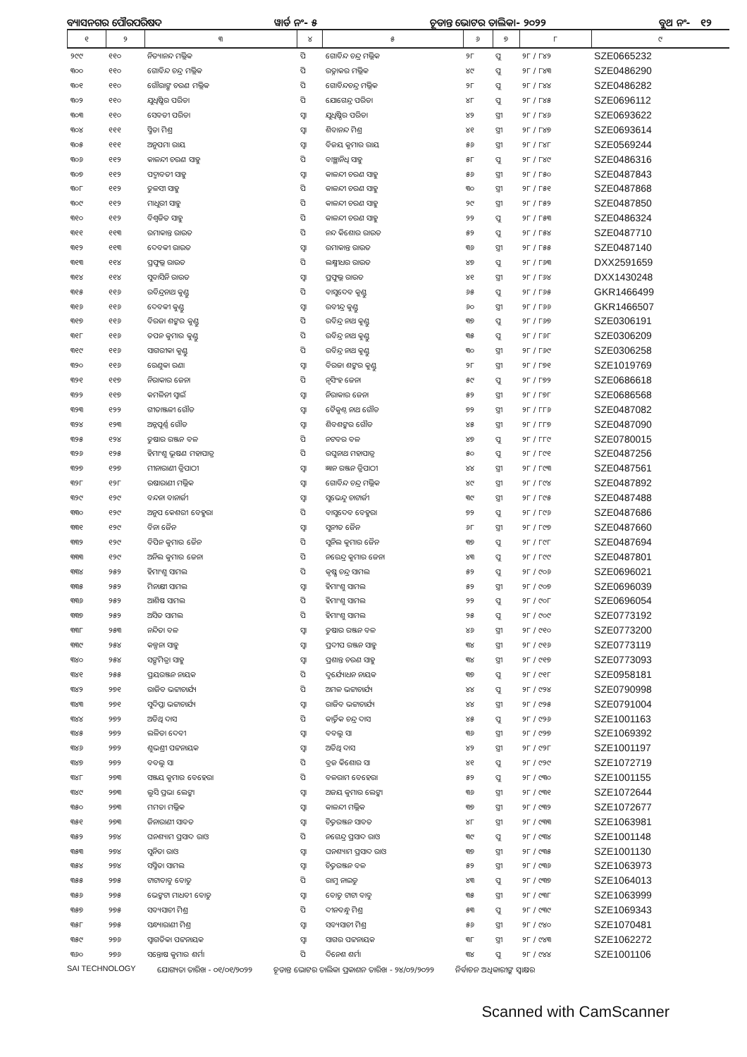ବ୍ୟାସନଗର ପୌରପରିଷଦ ୱାର୍ଡ ନଂ- ୫ ଚୂଡାନ୍ତ ଭୋଟର ତାଲିକା- ୨୦୨୨ ବୁଥ ନଂ- ୧୨
| ୧ | ୨ | ୩ | ୪ | ୫ | ୬ | ୭ | ୮ | ୯ |
| --- | --- | --- | --- | --- | --- | --- | --- | --- |
| ୨୯୯ | ୧୧୦ | ନିତ୍ୟାନନ୍ଦ ମଲ୍ଲିକ | ପି | ଗୋବିନ୍ଦ ଚନ୍ଦ୍ର ମଲ୍ଲିକ | ୨୮ | ପୁ | ୨୮ / ୮୪୨ | SZE0665232 |
| ୩୦୦ | ୧୧୦ | ଗୋବିନ୍ଦ ଚନ୍ଦ୍ର ମଲ୍ଲିକ | ପି | ରତ୍ନାକର ମଲ୍ଲିକ | ୪୯ | ପୁ | ୨୮ / ୮୪୩ | SZE0486290 |
| ୩୦୧ | ୧୧୦ | ଗୌରାଙ୍ଗ ଚରଣ ମଲ୍ଲିକ | ପି | ଗୋବିନ୍ଦଚନ୍ଦ୍ର ମଲ୍ଲିକ | ୨୮ | ପୁ | ୨୮ / ୮୪୪ | SZE0486282 |
| ୩୦୨ | ୧୧୦ | ଯୁଧିଷ୍ଠିର ପରିଡା | ପି | ଯୋଗେନ୍ଦ୍ର ପରିଡା | ୪୮ | ପୁ | ୨୮ / ୮୪୫ | SZE0696112 |
| ୩୦୩ | ୧୧୦ | ସେବତୀ ପରିଡା | ସ୍ୱା | ଯୁଧିଷ୍ଠିର ପରିଡା | ୪୨ | ସ୍ତ୍ରୀ | ୨୮ / ୮୪୬ | SZE0693622 |
| ୩୦୪ | ୧୧୧ | ସ୍ମିତା ମିଶ୍ର | ସ୍ୱା | ଶିବାନନ୍ଦ ମିଶ୍ର | ୪୧ | ସ୍ତ୍ରୀ | ୨୮ / ୮୪୭ | SZE0693614 |
| ୩୦୫ | ୧୧୧ | ଅନୁପମା ରାୟ | ସ୍ୱା | ବିଜୟ କୁମାର ରାୟ | ୫୬ | ସ୍ତ୍ରୀ | ୨୮ / ୮୪୮ | SZE0569244 |
| ୩୦୬ | ୧୧୨ | କାଳନ୍ଦୀ ଚରଣ ସାହୁ | ପି | ବାଞ୍ଛାନିଧି ସାହୁ | ୫୮ | ପୁ | ୨୮ / ୮୪୯ | SZE0486316 |
| ୩୦୭ | ୧୧୨ | ପଦ୍ମାବତୀ ସାହୁ | ସ୍ୱା | କାଳନ୍ଦୀ ଚରଣ ସାହୁ | ୫୬ | ସ୍ତ୍ରୀ | ୨୮ / ୮୫୦ | SZE0487843 |
| ୩୦୮ | ୧୧୨ | ତୁଳସୀ ସାହୁ | ପି | କାଳନ୍ଦୀ ଚରଣ ସାହୁ | ୩୦ | ସ୍ତ୍ରୀ | ୨୮ / ୮୫୧ | SZE0487868 |
| ୩୦୯ | ୧୧୨ | ମାଧୁରୀ ସାହୁ | ପି | କାଳନ୍ଦୀ ଚରଣ ସାହୁ | ୨୯ | ସ୍ତ୍ରୀ | ୨୮ / ୮୫୨ | SZE0487850 |
| ୩୧୦ | ୧୧୨ | ବିଶ୍ୱଜିତ ସାହୁ | ପି | କାଳନ୍ଦୀ ଚରଣ ସାହୁ | ୨୨ | ପୁ | ୨୮ / ୮୫୩ | SZE0486324 |
| ୩୧୧ | ୧୧୩ | ରମାକାନ୍ତ ରାଉତ | ପି | ନନ୍ଦ କିଶୋର ରାଉତ | ୫୨ | ପୁ | ୨୮ / ୮୫୪ | SZE0487710 |
| ୩୧୨ | ୧୧୩ | ଦେବକୀ ରାଉତ | ସ୍ୱା | ରମାକାନ୍ତ ରାଉତ | ୩୬ | ସ୍ତ୍ରୀ | ୨୮ / ୮୫୫ | SZE0487140 |
| ୩୧୩ | ୧୧୪ | ପ୍ରଫୁଲ୍ଲ ରାଉତ | ପି | ଲକ୍ଷ୍ମୀଧର ରାଉତ | ୪୭ | ପୁ | ୨୮ / ୮୬୩ | DXX2591659 |
| ୩୧୪ | ୧୧୪ | ସୁବାସିନି ରାଉତ | ସ୍ୱା | ପ୍ରଫୁଲ୍ଲ ରାଉତ | ୪୧ | ସ୍ତ୍ରୀ | ୨୮ / ୮୬୪ | DXX1430248 |
| ୩୧୫ | ୧୧୬ | ରବିନ୍ଦ୍ରନାଥ କୁଣ୍ଡୁ | ପି | ବାସୁଦେବ କୁଣ୍ଡୁ | ୬୫ | ପୁ | ୨୮ / ୮୬୫ | GKR1466499 |
| ୩୧୬ | ୧୧୬ | ଦେବକୀ କୁଣ୍ଡୁ | ସ୍ୱା | ରବୀନ୍ଦ୍ର କୁଣ୍ଡୁ | ୬୦ | ସ୍ତ୍ରୀ | ୨୮ / ୮୬୬ | GKR1466507 |
| ୩୧୭ | ୧୧୬ | ବିରଜା ଶଙ୍କର କୁଣ୍ଡୁ | ପି | ରବିନ୍ଦ୍ର ନାଥ କୁଣ୍ଡୁ | ୩୭ | ପୁ | ୨୮ / ୮୬୭ | SZE0306191 |
| ୩୧୮ | ୧୧୬ | ତପନ କୁମାର କୁଣ୍ଡୁ | ପି | ରବିନ୍ଦ୍ର ନାଥ କୁଣ୍ଡୁ | ୩୫ | ପୁ | ୨୮ / ୮୬୮ | SZE0306209 |
| ୩୧୯ | ୧୧୬ | ସାଗରୀକା କୁଣ୍ଡୁ | ପି | ରବିନ୍ଦ୍ର ନାଥ କୁଣ୍ଡୁ | ୩୦ | ସ୍ତ୍ରୀ | ୨୮ / ୮୬୯ | SZE0306258 |
| ୩୨୦ | ୧୧୬ | ରେଣୁକା ରଣା | ସ୍ୱା | ବିରଜା ଶଙ୍କର କୁଣ୍ଡୁ | ୨୮ | ସ୍ତ୍ରୀ | ୨୮ / ୮୭୧ | SZE1019769 |
| ୩୨୧ | ୧୧୭ | ନିରାକାର ଜେନା | ପି | ନୃସିଂହ ଜେନା | ୫୯ | ପୁ | ୨୮ / ୮୭୨ | SZE0686618 |
| ୩୨୨ | ୧୧୭ | କମଳିନୀ ସ୍ୱାଇଁ | ସ୍ୱା | ନିରାକାର ଜେନା | ୫୨ | ସ୍ତ୍ରୀ | ୨୮ / ୮୭୮ | SZE0686568 |
| ୩୨୩ | ୧୨୨ | ଗୀତାଞ୍ଜଳୀ ଗୌଡ | ସ୍ୱା | ବୈକୁଣ୍ଠ ନାଥ ଗୌଡ | ୭୨ | ସ୍ତ୍ରୀ | ୨୮ / ୮୮୬ | SZE0487082 |
| ୩୨୪ | ୧୨୩ | ଅନ୍ନପୂର୍ଣ୍ଣ ଗୌଡ | ସ୍ୱା | ଶିବଶଙ୍କର ଗୌଡ | ୪୫ | ସ୍ତ୍ରୀ | ୨୮ / ୮୮୭ | SZE0487090 |
| ୩୨୫ | ୧୨୪ | ତୁଷାର ରଞ୍ଜନ ବଳ | ପି | ନଟବର ବଳ | ୪୭ | ପୁ | ୨୮ / ୮୮୯ | SZE0780015 |
| ୩୨୬ | ୧୨୫ | ହିମାଂଶୁ ଭୂଷଣ ମହାପାତ୍ର | ପି | ରଘୁନାଥ ମହାପାତ୍ର | ୫୦ | ପୁ | ୨୮ / ୮୯୧ | SZE0487256 |
| ୩୨୭ | ୧୨୭ | ମୀନାରାଣୀ ତ୍ରିପାଠୀ | ସ୍ୱା | ଜ୍ଞାନ ରଞ୍ଜନ ତ୍ରିପାଠୀ | ୪୪ | ସ୍ତ୍ରୀ | ୨୮ / ୮୯୩ | SZE0487561 |
| ୩୨୮ | ୧୨୮ | ଉଷାରାଣୀ ମଲ୍ଲିକ | ସ୍ୱା | ଗୋବିନ୍ଦ ଚନ୍ଦ୍ର ମଲ୍ଲିକ | ୪୯ | ସ୍ତ୍ରୀ | ୨୮ / ୮୯୪ | SZE0487892 |
| ୩୨୯ | ୧୨୯ | ବନ୍ଦନା ବାନାର୍ଜୀ | ସ୍ୱା | ସୁଭେନ୍ଦୁ ଚାଟାର୍ଜୀ | ୩୯ | ସ୍ତ୍ରୀ | ୨୮ / ୮୯୫ | SZE0487488 |
| ୩୩୦ | ୧୨୯ | ଅନୁପ କେଶରୀ ବେହୁରା | ପି | ବାସୁଦେବ ବେହୁରା | ୭୨ | ପୁ | ୨୮ / ୮୯୬ | SZE0487686 |
| ୩୩୧ | ୧୨୯ | ବିନା ଜୈନ | ସ୍ୱା | ସୁନୀତ ଜୈନ | ୬୮ | ସ୍ତ୍ରୀ | ୨୮ / ୮୯୭ | SZE0487660 |
| ୩୩୨ | ୧୨୯ | ବିପିନ କୁମାର ଜୈନ | ପି | ସୁନିଲ କୁମାର ଜୈନ | ୩୭ | ପୁ | ୨୮ / ୮୯୮ | SZE0487694 |
| ୩୩୩ | ୧୨୯ | ଅନିଲ କୁମାର ଜେନା | ପି | ନରେନ୍ଦ୍ର କୁମାର ଜେନା | ୪୩ | ପୁ | ୨୮ / ୮୯୯ | SZE0487801 |
| ୩୩୪ | ୨୫୨ | ହିମାଂଶୁ ସାମଲ | ପି | କୃଷ୍ଣ ଚନ୍ଦ୍ର ସାମଲ | ୫୨ | ପୁ | ୨୮ / ୯୦୬ | SZE0696021 |
| ୩୩୫ | ୨୫୨ | ମିନାକ୍ଷୀ ସାମଲ | ସ୍ୱା | ହିମାଂଶୁ ସାମଲ | ୫୨ | ସ୍ତ୍ରୀ | ୨୮ / ୯୦୭ | SZE0696039 |
| ୩୩୬ | ୨୫୨ | ଆଶିଷ ସାମଲ | ପି | ହିମାଂଶୁ ସାମଲ | ୨୨ | ପୁ | ୨୮ / ୯୦୮ | SZE0696054 |
| ୩୩୭ | ୨୫୨ | ଅସିତ ସାମଲ | ପି | ହିମାଂଶୁ ସାମଲ | ୨୫ | ପୁ | ୨୮ / ୯୦୯ | SZE0773192 |
| ୩୩୮ | ୨୫୩ | ନନ୍ଦିତା ବଳ | ସ୍ୱା | ତୁଷାର ରଞ୍ଜନ ବଳ | ୪୬ | ସ୍ତ୍ରୀ | ୨୮ / ୯୧୦ | SZE0773200 |
| ୩୩୯ | ୨୫୪ | କଳ୍ପନା ସାହୁ | ସ୍ୱା | ପ୍ରଦୀପ ରଞ୍ଜନ ସାହୁ | ୩୪ | ସ୍ତ୍ରୀ | ୨୮ / ୯୧୬ | SZE0773119 |
| ୩୪୦ | ୨୫୪ | ସଙ୍ଘମିତ୍ରା ସାହୁ | ସ୍ୱା | ପ୍ରଶାନ୍ତ ଚରଣ ସାହୁ | ୩୪ | ସ୍ତ୍ରୀ | ୨୮ / ୯୧୭ | SZE0773093 |
| ୩୪୧ | ୨୫୫ | ପ୍ରୟରଞ୍ଜନ ନାୟକ | ପି | ଦୁର୍ଯ୍ୟୋଧନ ନାୟକ | ୩୭ | ପୁ | ୨୮ / ୯୧୮ | SZE0958181 |
| ୩୪୨ | ୨୭୧ | ରାଜିବ ଭଟ୍ଟାଚାର୍ଯ୍ୟ | ପି | ଅମଳ ଭଟ୍ଟାଚାର୍ଯ୍ୟ | ୪୪ | ପୁ | ୨୮ / ୯୨୪ | SZE0790998 |
| ୩୪୩ | ୨୭୧ | ସୁଦିପ୍ତା ଭଟ୍ଟାଚାର୍ଯ୍ୟ | ସ୍ୱା | ରାଜିବ ଭଟ୍ଟାଚାର୍ଯ୍ୟ | ୪୪ | ସ୍ତ୍ରୀ | ୨୮ / ୯୨୫ | SZE0791004 |
| ୩୪୪ | ୨୭୨ | ଅତିଥି ଦାସ | ପି | କାର୍ତ୍ତିକ ଚନ୍ଦ୍ର ଦାସ | ୪୫ | ପୁ | ୨୮ / ୯୨୬ | SZE1001163 |
| ୩୪୫ | ୨୭୨ | ଲଳିତା ଦେବୀ | ସ୍ୱା | ବବଲୁ ସା | ୩୬ | ସ୍ତ୍ରୀ | ୨୮ / ୯୨୭ | SZE1069392 |
| ୩୪୬ | ୨୭୨ | ଶୁଭଶ୍ରୀ ପଟ୍ଟନାୟକ | ସ୍ୱା | ଅତିଥି ଦାସ | ୪୨ | ସ୍ତ୍ରୀ | ୨୮ / ୯୨୮ | SZE1001197 |
| ୩୪୭ | ୨୭୨ | ବବଲୁ ସା | ପି | ବ୍ରଜ କିଶୋର ସା | ୪୧ | ପୁ | ୨୮ / ୯୨୯ | SZE1072719 |
| ୩୪୮ | ୨୭୩ | ସଞ୍ଜୟ କୁମାର ବେହେରା | ପି | ବଳରାମ ବେହେରା | ୫୨ | ପୁ | ୨୮ / ୯୩୦ | SZE1001155 |
| ୩୪୯ | ୨୭୩ | ଲୁସି ପ୍ରଭା ଲେଙ୍କା | ସ୍ୱା | ଅଜୟ କୁମାର ଲେଙ୍କା | ୩୬ | ସ୍ତ୍ରୀ | ୨୮ / ୯୩୧ | SZE1072644 |
| ୩୫୦ | ୨୭୩ | ମମତା ମଲ୍ଲିକ | ସ୍ୱା | କାଳନ୍ଦୀ ମଲ୍ଲିକ | ୩୭ | ସ୍ତ୍ରୀ | ୨୮ / ୯୩୨ | SZE1072677 |
| ୩୫୧ | ୨୭୩ | ଜିନାରାଣୀ ସାବତ | ସ୍ୱା | ଚିତ୍ତରଞ୍ଜନ ସାବତ | ୪୮ | ସ୍ତ୍ରୀ | ୨୮ / ୯୩୩ | SZE1063981 |
| ୩୫୨ | ୨୭୪ | ଘନଶ୍ୟାମ ପ୍ରସାଦ ରାଓ | ପି | ନଗେନ୍ଦ୍ର ପ୍ରସାଦ ରାଓ | ୩୯ | ପୁ | ୨୮ / ୯୩୪ | SZE1001148 |
| ୩୫୩ | ୨୭୪ | ସୁନିତା ରାଓ | ସ୍ୱା | ଘନଶ୍ୟାମ ପ୍ରସାଦ ରାଓ | ୩୭ | ସ୍ତ୍ରୀ | ୨୮ / ୯୩୫ | SZE1001130 |
| ୩୫୪ | ୨୭୪ | ସସ୍ମିତା ସାମଲ | ସ୍ୱା | ଚିତ୍ତରଞ୍ଜନ ବଳ | ୫୨ | ସ୍ତ୍ରୀ | ୨୮ / ୯୩୬ | SZE1063973 |
| ୩୫୫ | ୨୭୫ | ଟାଟାବାବୁ ବୋତୁ | ପି | ରାମୁ ନାଇଡୁ | ୪୩ | ପୁ | ୨୮ / ୯୩୭ | SZE1064013 |
| ୩୫୬ | ୨୭୫ | ଭେଙ୍କଟା ମାଧବୀ ବୋତୁ | ସ୍ୱା | ବୋତୁ ଟାଟା ବାବୁ | ୩୫ | ସ୍ତ୍ରୀ | ୨୮ / ୯୩୮ | SZE1063999 |
| ୩୫୭ | ୨୭୫ | ସବ୍ୟସାଚୀ ମିଶ୍ର | ପି | ଦୀନବନ୍ଧୁ ମିଶ୍ର | ୫୩ | ପୁ | ୨୮ / ୯୩୯ | SZE1069343 |
| ୩୫୮ | ୨୭୫ | ସନ୍ଧ୍ୟାରାଣୀ ମିଶ୍ର | ସ୍ୱା | ସବ୍ୟସାଚୀ ମିଶ୍ର | ୫୬ | ସ୍ତ୍ରୀ | ୨୮ / ୯୪୦ | SZE1070481 |
| ୩୫୯ | ୨୭୬ | ସ୍ୱାଗତିକା ପଟ୍ଟନାୟକ | ସ୍ୱା | ସାଗର ପଟ୍ଟନାୟକ | ୩୮ | ସ୍ତ୍ରୀ | ୨୮ / ୯୪୩ | SZE1062272 |
| ୩୬୦ | ୨୭୬ | ସନ୍ତୋଷ କୁମାର ଶର୍ମା | ପି | ଦିନେଶ ଶର୍ମା | ୩୪ | ପୁ | ୨୮ / ୯୪୪ | SZE1001106 |
SAI TECHNOLOGY ଯୋଗ୍ୟତା ତାରିଖ - ୦୧/୦୧/୨୦୨୨ ଚୂଡାନ୍ତ ଭୋଟର ତାଲିକା ପ୍ରକାଶନ ତାରିଖ - ୨୪/୦୨/୨୦୨୨ ନିର୍ବାଚନ ଅଧିକାରୀଙ୍କ ସ୍ୱାକ୍ଷର
Scanned with CamScanner